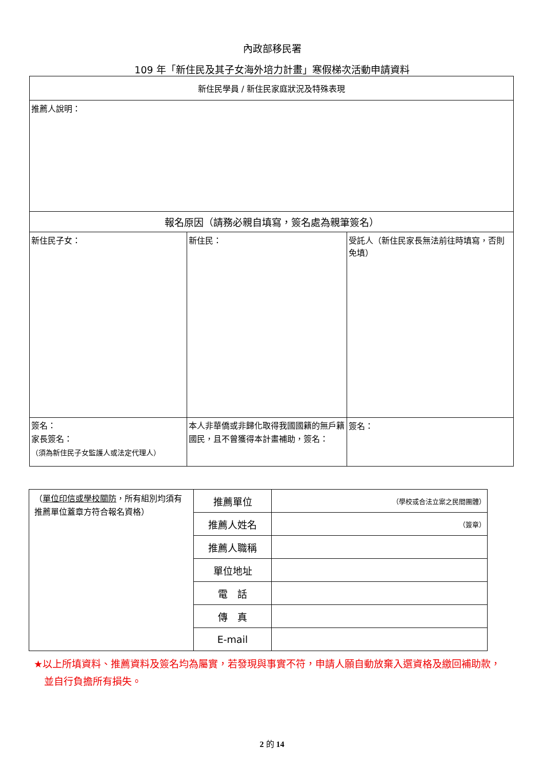內政部移民署
109 年「新住民及其子女海外培力計畫」寒假梯次活動申請資料
| 新住民學員 / 新住民家庭狀況及特殊表現 | | |
| 推薦人說明： | | |
| 報名原因（請務必親自填寫，簽名處為親筆簽名） | | |
| 新住民子女： | 新住民： | 受託人（新住民家長無法前往時填寫，否則免填） |
| 簽名： 家長簽名： （須為新住民子女監護人或法定代理人） | 本人非華僑或非歸化取得我國國籍的無戶籍國民，且不曾獲得本計畫補助，簽名： | 簽名： |
| （ 單位印信或學校關防 ，所有組別均須有推薦單位蓋章方符合報名資格） | 推薦單位 | （學校或合法立案之民間團體） |
| | 推薦人姓名 | （簽章） |
| | 推薦人職稱 | |
| | 單位地址 | |
| | 電 話 | |
| | 傳 真 | |
| | E-mail | |
★以上所填資料、推薦資料及簽名均為屬實，若發現與事實不符，申請人願自動放棄入選資格及繳回補助款，並自行負擔所有損失。
2 的 14